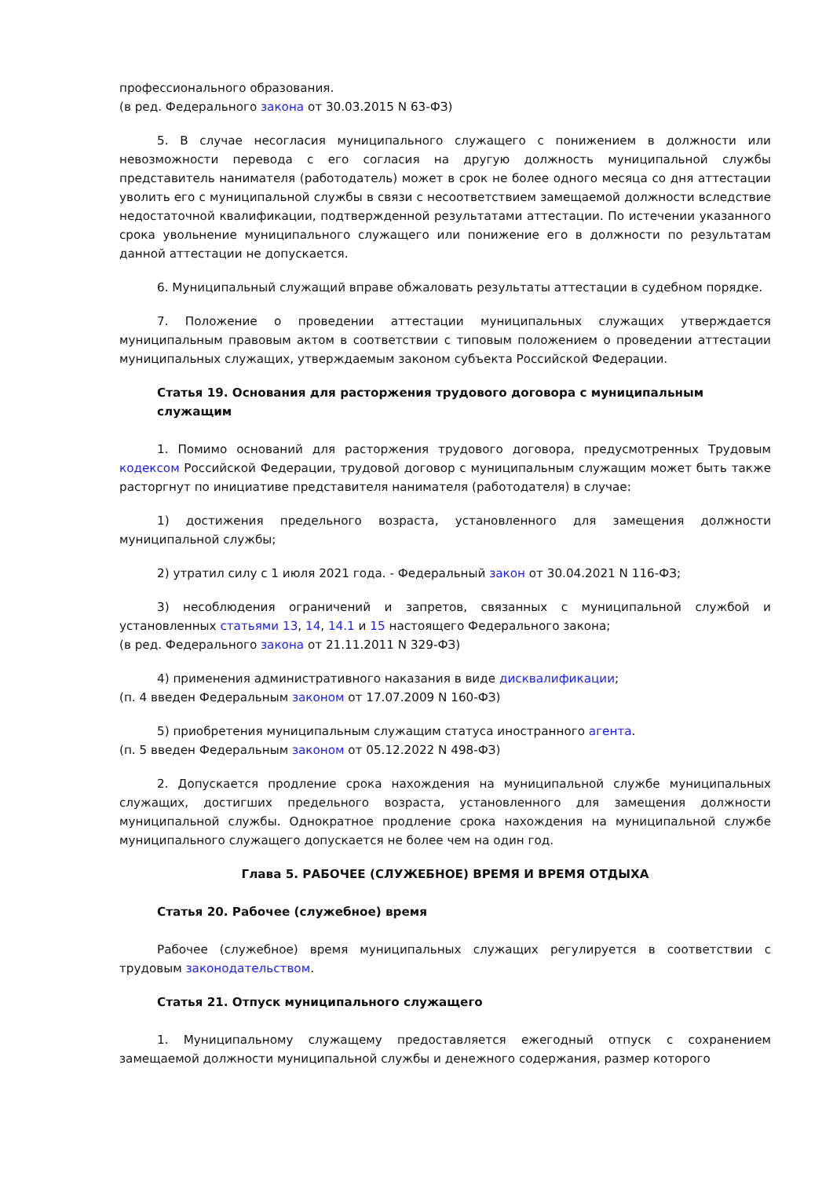профессионального образования.
(в ред. Федерального закона от 30.03.2015 N 63-ФЗ)
5. В случае несогласия муниципального служащего с понижением в должности или невозможности перевода с его согласия на другую должность муниципальной службы представитель нанимателя (работодатель) может в срок не более одного месяца со дня аттестации уволить его с муниципальной службы в связи с несоответствием замещаемой должности вследствие недостаточной квалификации, подтвержденной результатами аттестации. По истечении указанного срока увольнение муниципального служащего или понижение его в должности по результатам данной аттестации не допускается.
6. Муниципальный служащий вправе обжаловать результаты аттестации в судебном порядке.
7. Положение о проведении аттестации муниципальных служащих утверждается муниципальным правовым актом в соответствии с типовым положением о проведении аттестации муниципальных служащих, утверждаемым законом субъекта Российской Федерации.
Статья 19. Основания для расторжения трудового договора с муниципальным служащим
1. Помимо оснований для расторжения трудового договора, предусмотренных Трудовым кодексом Российской Федерации, трудовой договор с муниципальным служащим может быть также расторгнут по инициативе представителя нанимателя (работодателя) в случае:
1) достижения предельного возраста, установленного для замещения должности муниципальной службы;
2) утратил силу с 1 июля 2021 года. - Федеральный закон от 30.04.2021 N 116-ФЗ;
3) несоблюдения ограничений и запретов, связанных с муниципальной службой и установленных статьями 13, 14, 14.1 и 15 настоящего Федерального закона;
(в ред. Федерального закона от 21.11.2011 N 329-ФЗ)
4) применения административного наказания в виде дисквалификации;
(п. 4 введен Федеральным законом от 17.07.2009 N 160-ФЗ)
5) приобретения муниципальным служащим статуса иностранного агента.
(п. 5 введен Федеральным законом от 05.12.2022 N 498-ФЗ)
2. Допускается продление срока нахождения на муниципальной службе муниципальных служащих, достигших предельного возраста, установленного для замещения должности муниципальной службы. Однократное продление срока нахождения на муниципальной службе муниципального служащего допускается не более чем на один год.
Глава 5. РАБОЧЕЕ (СЛУЖЕБНОЕ) ВРЕМЯ И ВРЕМЯ ОТДЫХА
Статья 20. Рабочее (служебное) время
Рабочее (служебное) время муниципальных служащих регулируется в соответствии с трудовым законодательством.
Статья 21. Отпуск муниципального служащего
1. Муниципальному служащему предоставляется ежегодный отпуск с сохранением замещаемой должности муниципальной службы и денежного содержания, размер которого